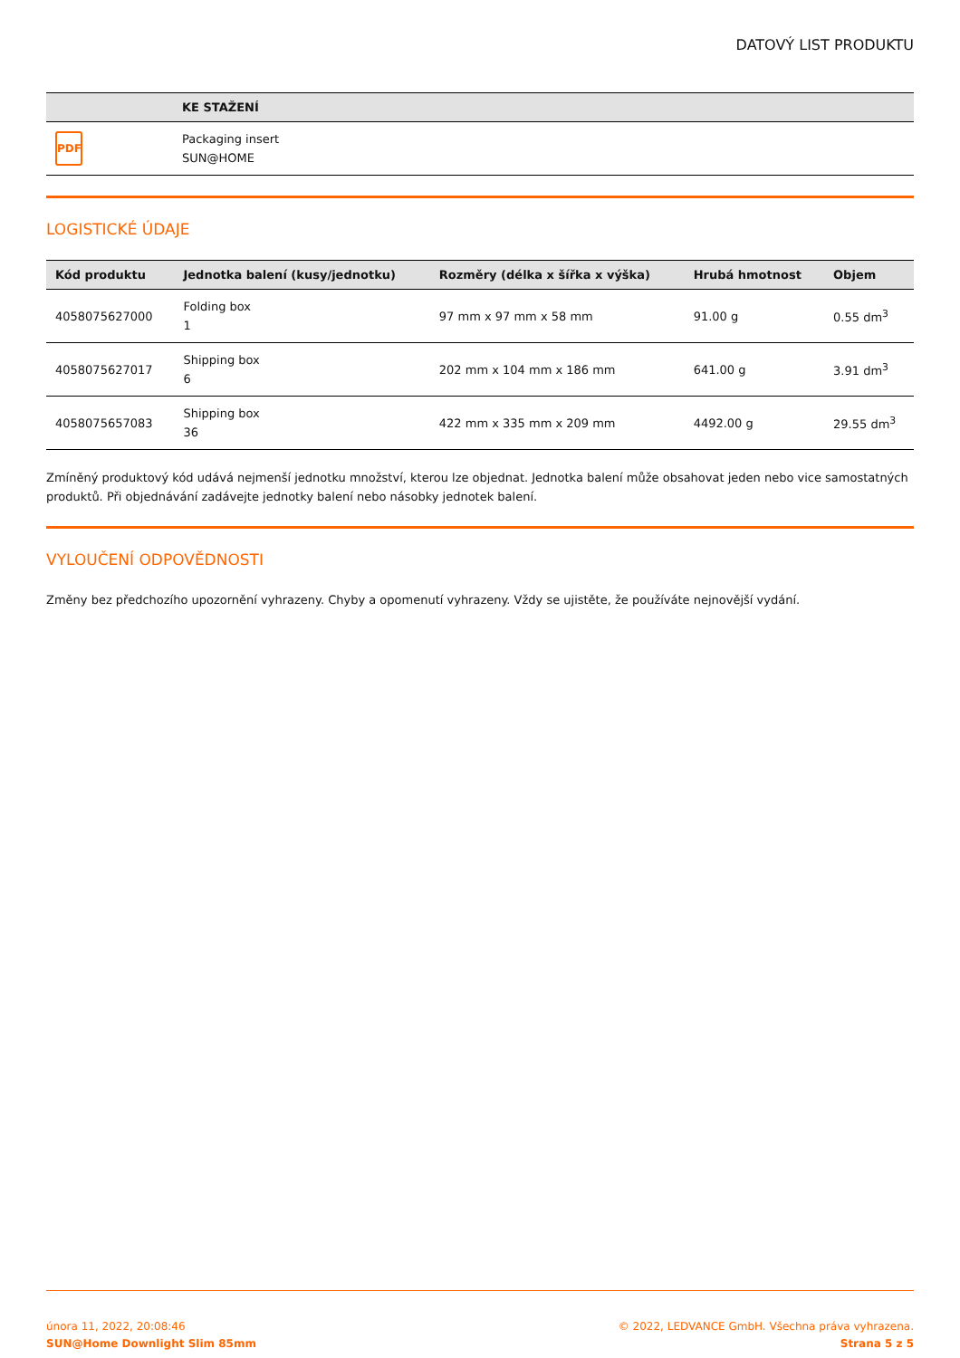DATOVÝ LIST PRODUKTU
| | KE STAŽENÍ |
| --- | --- |
| PDF | Packaging insert SUN@HOME |
LOGISTICKÉ ÚDAJE
| Kód produktu | Jednotka balení (kusy/jednotku) | Rozměry (délka x šířka x výška) | Hrubá hmotnost | Objem |
| --- | --- | --- | --- | --- |
| 4058075627000 | Folding box 1 | 97 mm x 97 mm x 58 mm | 91.00 g | 0.55 dm<sup>3</sup> |
| 4058075627017 | Shipping box 6 | 202 mm x 104 mm x 186 mm | 641.00 g | 3.91 dm<sup>3</sup> |
| 4058075657083 | Shipping box 36 | 422 mm x 335 mm x 209 mm | 4492.00 g | 29.55 dm<sup>3</sup> |
Zmíněný produktový kód udává nejmenší jednotku množství, kterou lze objednat. Jednotka balení může obsahovat jeden nebo vice samostatných produktů. Při objednávání zadávejte jednotky balení nebo násobky jednotek balení.
VYLOUČENÍ ODPOVĚDNOSTI
Změny bez předchozího upozornění vyhrazeny. Chyby a opomenutí vyhrazeny. Vždy se ujistěte, že používáte nejnovější vydání.
února 11, 2022, 20:08:46
SUN@Home Downlight Slim 85mm
© 2022, LEDVANCE GmbH. Všechna práva vyhrazena.
Strana 5 z 5